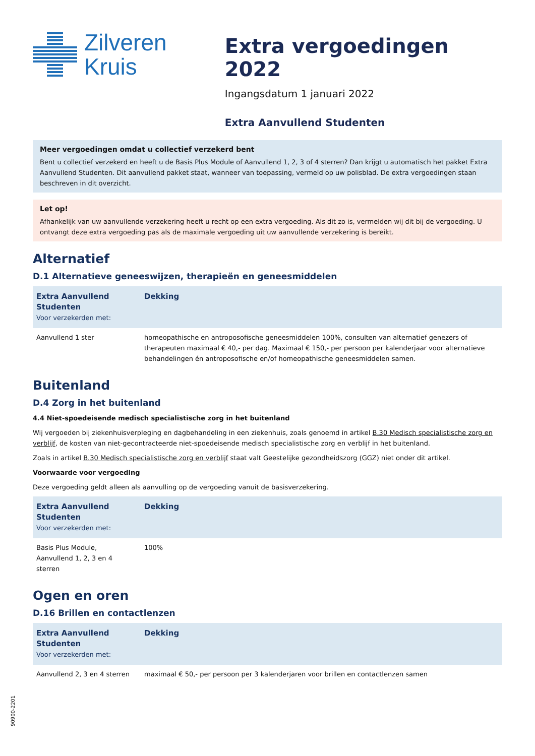Zilveren
Kruis
Extra vergoedingen 2022
Ingangsdatum 1 januari 2022
Extra Aanvullend Studenten
Meer vergoedingen omdat u collectief verzekerd bent
Bent u collectief verzekerd en heeft u de Basis Plus Module of Aanvullend 1, 2, 3 of 4 sterren? Dan krijgt u automatisch het pakket Extra Aanvullend Studenten. Dit aanvullend pakket staat, wanneer van toepassing, vermeld op uw polisblad. De extra vergoedingen staan beschreven in dit overzicht.
Let op!
Afhankelijk van uw aanvullende verzekering heeft u recht op een extra vergoeding. Als dit zo is, vermelden wij dit bij de vergoeding. U ontvangt deze extra vergoeding pas als de maximale vergoeding uit uw aanvullende verzekering is bereikt.
Alternatief
D.1 Alternatieve geneeswijzen, therapieën en geneesmiddelen
| Extra Aanvullend Studenten Voor verzekerden met: | Dekking |
| --- | --- |
| Aanvullend 1 ster | homeopathische en antroposofische geneesmiddelen 100%, consulten van alternatief genezers of therapeuten maximaal € 40,- per dag. Maximaal € 150,- per persoon per kalenderjaar voor alternatieve behandelingen én antroposofische en/of homeopathische geneesmiddelen samen. |
Buitenland
D.4 Zorg in het buitenland
4.4 Niet-spoedeisende medisch specialistische zorg in het buitenland
Wij vergoeden bij ziekenhuisverpleging en dagbehandeling in een ziekenhuis, zoals genoemd in artikel B.30 Medisch specialistische zorg en verblijf, de kosten van niet-gecontracteerde niet-spoedeisende medisch specialistische zorg en verblijf in het buitenland.
Zoals in artikel B.30 Medisch specialistische zorg en verblijf staat valt Geestelijke gezondheidszorg (GGZ) niet onder dit artikel.
Voorwaarde voor vergoeding
Deze vergoeding geldt alleen als aanvulling op de vergoeding vanuit de basisverzekering.
| Extra Aanvullend Studenten Voor verzekerden met: | Dekking |
| --- | --- |
| Basis Plus Module, Aanvullend 1, 2, 3 en 4 sterren | 100% |
Ogen en oren
D.16 Brillen en contactlenzen
| Extra Aanvullend Studenten Voor verzekerden met: | Dekking |
| --- | --- |
| Aanvullend 2, 3 en 4 sterren | maximaal € 50,- per persoon per 3 kalenderjaren voor brillen en contactlenzen samen |
90900-2201